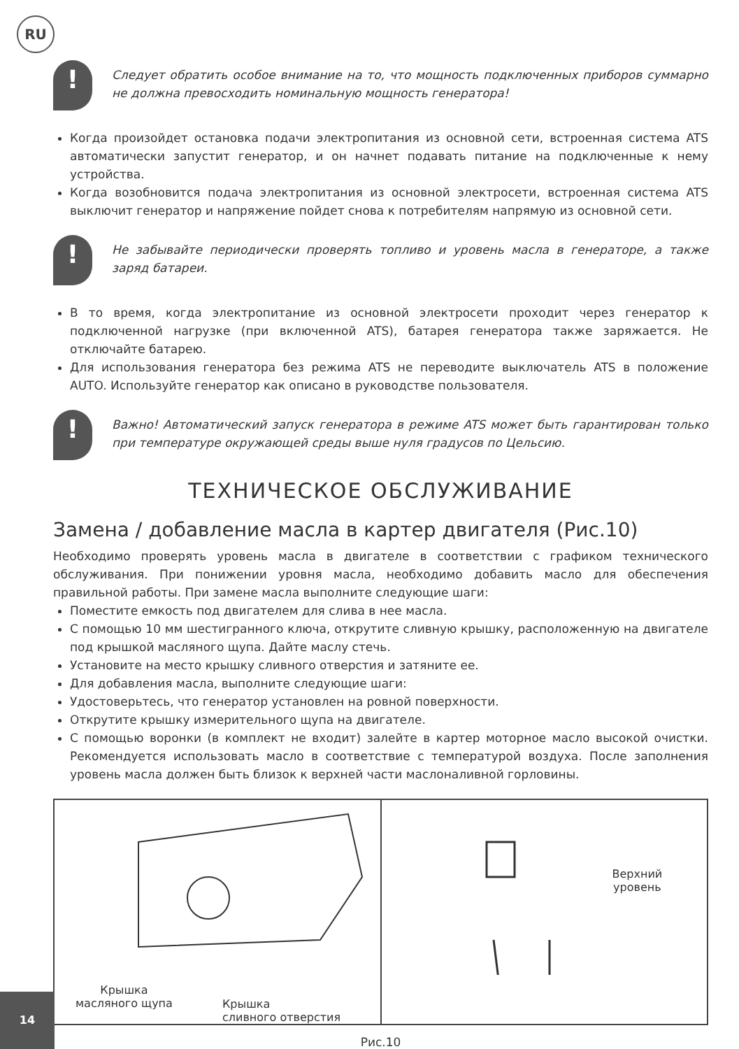RU
!
Следует обратить особое внимание на то, что мощность подключенных приборов суммарно не должна превосходить номинальную мощность генератора!
Когда произойдет остановка подачи электропитания из основной сети, встроенная система ATS автоматически запустит генератор, и он начнет подавать питание на подключенные к нему устройства.
Когда возобновится подача электропитания из основной электросети, встроенная система ATS выключит генератор и напряжение пойдет снова к потребителям напрямую из основной сети.
!
Не забывайте периодически проверять топливо и уровень масла в генераторе, а также заряд батареи.
В то время, когда электропитание из основной электросети проходит через генератор к подключенной нагрузке (при включенной ATS), батарея генератора также заряжается. Не отключайте батарею.
Для использования генератора без режима ATS не переводите выключатель ATS в положение AUTO. Используйте генератор как описано в руководстве пользователя.
!
Важно! Автоматический запуск генератора в режиме ATS может быть гарантирован только при температуре окружающей среды выше нуля градусов по Цельсию.
ТЕХНИЧЕСКОЕ ОБСЛУЖИВАНИЕ
Замена / добавление масла в картер двигателя (Рис.10)
Необходимо проверять уровень масла в двигателе в соответствии с графиком технического обслуживания. При понижении уровня масла, необходимо добавить масло для обеспечения правильной работы. При замене масла выполните следующие шаги:
Поместите емкость под двигателем для слива в нее масла.
С помощью 10 мм шестигранного ключа, открутите сливную крышку, расположенную на двигателе под крышкой масляного щупа. Дайте маслу стечь.
Установите на место крышку сливного отверстия и затяните ее.
Для добавления масла, выполните следующие шаги:
Удостоверьтесь, что генератор установлен на ровной поверхности.
Открутите крышку измерительного щупа на двигателе.
С помощью воронки (в комплект не входит) залейте в картер моторное масло высокой очистки. Рекомендуется использовать масло в соответствие с температурой воздуха. После заполнения уровень масла должен быть близок к верхней части маслоналивной горловины.
Крышка
масляного щупа Крышка
сливного отверстия
Верхний
уровень
Рис.10
14